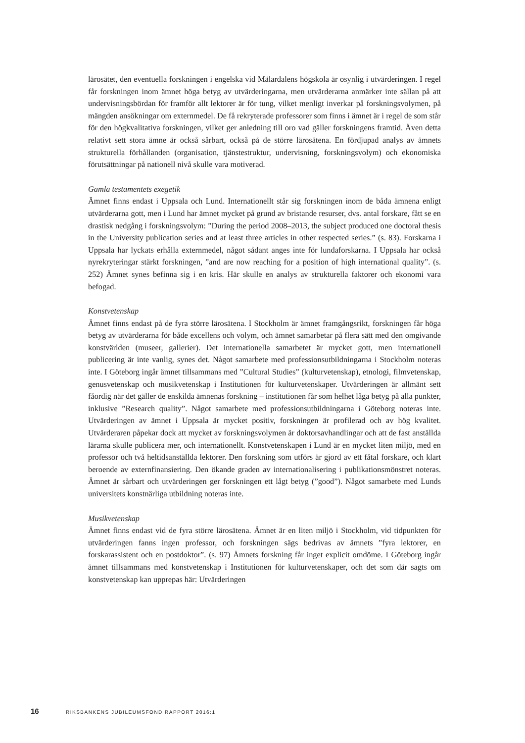lärosätet, den eventuella forskningen i engelska vid Mälardalens högskola är osynlig i utvärderingen. I regel får forskningen inom ämnet höga betyg av utvärderingarna, men utvärderarna anmärker inte sällan på att undervisningsbördan för framför allt lektorer är för tung, vilket menligt inverkar på forskningsvolymen, på mängden ansökningar om externmedel. De få rekryterade professorer som finns i ämnet är i regel de som står för den högkvalitativa forskningen, vilket ger anledning till oro vad gäller forskningens framtid. Även detta relativt sett stora ämne är också sårbart, också på de större lärosätena. En fördjupad analys av ämnets strukturella förhållanden (organisation, tjänstestruktur, undervisning, forskningsvolym) och ekonomiska förutsättningar på nationell nivå skulle vara motiverad.
Gamla testamentets exegetik
Ämnet finns endast i Uppsala och Lund. Internationellt står sig forskningen inom de båda ämnena enligt utvärderarna gott, men i Lund har ämnet mycket på grund av bristande resurser, dvs. antal forskare, fått se en drastisk nedgång i forskningsvolym: ”During the period 2008–2013, the subject produced one doctoral thesis in the University publication series and at least three articles in other respected series.” (s. 83). Forskarna i Uppsala har lyckats erhålla externmedel, något sådant anges inte för lundaforskarna. I Uppsala har också nyrekryteringar stärkt forskningen, ”and are now reaching for a position of high international quality”. (s. 252) Ämnet synes befinna sig i en kris. Här skulle en analys av strukturella faktorer och ekonomi vara befogad.
Konstvetenskap
Ämnet finns endast på de fyra större lärosätena. I Stockholm är ämnet framgångsrikt, forskningen får höga betyg av utvärderarna för både excellens och volym, och ämnet samarbetar på flera sätt med den omgivande konstvärlden (museer, gallerier). Det internationella samarbetet är mycket gott, men internationell publicering är inte vanlig, synes det. Något samarbete med professionsutbildningarna i Stockholm noteras inte. I Göteborg ingår ämnet tillsammans med ”Cultural Studies” (kulturvetenskap), etnologi, filmvetenskap, genusvetenskap och musikvetenskap i Institutionen för kulturvetenskaper. Utvärderingen är allmänt sett fåordig när det gäller de enskilda ämnenas forskning – institutionen får som helhet låga betyg på alla punkter, inklusive ”Research quality”. Något samarbete med professionsutbildningarna i Göteborg noteras inte. Utvärderingen av ämnet i Uppsala är mycket positiv, forskningen är profilerad och av hög kvalitet. Utvärderaren påpekar dock att mycket av forskningsvolymen är doktorsavhandlingar och att de fast anställda lärarna skulle publicera mer, och internationellt. Konstvetenskapen i Lund är en mycket liten miljö, med en professor och två heltidsanställda lektorer. Den forskning som utförs är gjord av ett fåtal forskare, och klart beroende av externfinansiering. Den ökande graden av internationalisering i publikationsmönstret noteras. Ämnet är sårbart och utvärderingen ger forskningen ett lågt betyg (”good”). Något samarbete med Lunds universitets konstnärliga utbildning noteras inte.
Musikvetenskap
Ämnet finns endast vid de fyra större lärosätena. Ämnet är en liten miljö i Stockholm, vid tidpunkten för utvärderingen fanns ingen professor, och forskningen sägs bedrivas av ämnets ”fyra lektorer, en forskarassistent och en postdoktor”. (s. 97) Ämnets forskning får inget explicit omdöme. I Göteborg ingår ämnet tillsammans med konstvetenskap i Institutionen för kulturvetenskaper, och det som där sagts om konstvetenskap kan upprepas här: Utvärderingen
16 RIKSBANKENS JUBILEUMSFOND RAPPORT 2016:1